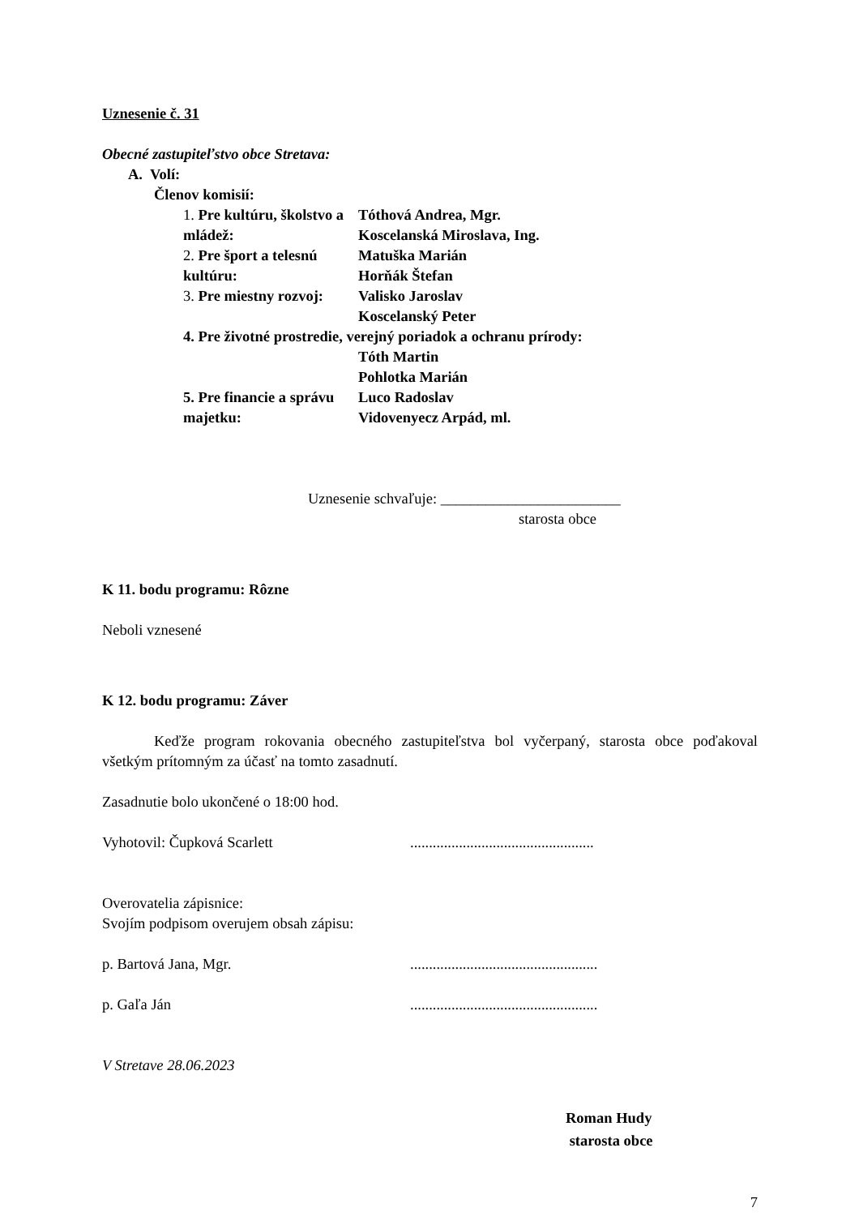Uznesenie č. 31
Obecné zastupiteľstvo obce Stretava:
A. Volí:
Členov komisií:
1. Pre kultúru, školstvo a mládež:
Tóthová Andrea, Mgr.
Koscelanská Miroslava, Ing.
2. Pre šport a telesnú kultúru:
Matuška Marián
Horňák Štefan
3. Pre miestny rozvoj: Valisko Jaroslav
Koscelanský Peter
4. Pre životné prostredie, verejný poriadok a ochranu prírody:
Tóth Martin
Pohlotka Marián
5. Pre financie a správu majetku:
Luco Radoslav
Vidovenyecz Arpád, ml.
Uznesenie schvaľuje: ________________________
starosta obce
K 11. bodu programu: Rôzne
Neboli vznesené
K 12. bodu programu: Záver
Keďže program rokovania obecného zastupiteľstva bol vyčerpaný, starosta obce poďakoval všetkým prítomným za účasť na tomto zasadnutí.
Zasadnutie bolo ukončené o 18:00 hod.
Vyhotovil: Čupková Scarlett .................................................
Overovatelia zápisnice:
Svojím podpisom overujem obsah zápisu:
p. Bartová Jana, Mgr. ..................................................
p. Gaľa Ján ..................................................
V Stretave 28.06.2023
Roman Hudy
starosta obce
7